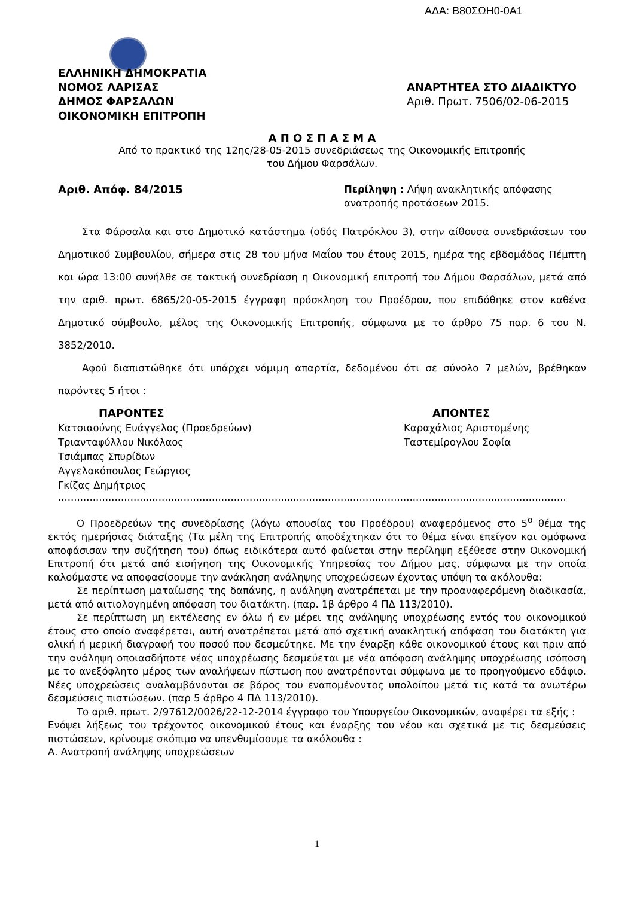ΑΔΑ: Β80ΣΩΗ0-0Α1
ΕΛΛΗΝΙΚΗ ΔΗΜΟΚΡΑΤΙΑ
ΝΟΜΟΣ ΛΑΡΙΣΑΣ
ΔΗΜΟΣ ΦΑΡΣΑΛΩΝ
ΟΙΚΟΝΟΜΙΚΗ ΕΠΙΤΡΟΠΗ
ΑΝΑΡΤΗΤΕΑ ΣΤΟ ΔΙΑΔΙΚΤΥΟ
Αριθ. Πρωτ. 7506/02-06-2015
Α Π Ο Σ Π Α Σ Μ Α
Από το πρακτικό της 12ης/28-05-2015 συνεδριάσεως της Οικονομικής Επιτροπής
του Δήμου Φαρσάλων.
Αριθ. Απόφ. 84/2015 Περίληψη : Λήψη ανακλητικής απόφασης ανατροπής προτάσεων 2015.
Στα Φάρσαλα και στο Δημοτικό κατάστημα (οδός Πατρόκλου 3), στην αίθουσα συνεδριάσεων του Δημοτικού Συμβουλίου, σήμερα στις 28 του μήνα Μαΐου του έτους 2015, ημέρα της εβδομάδας Πέμπτη και ώρα 13:00 συνήλθε σε τακτική συνεδρίαση η Οικονομική επιτροπή του Δήμου Φαρσάλων, μετά από την αριθ. πρωτ. 6865/20-05-2015 έγγραφη πρόσκληση του Προέδρου, που επιδόθηκε στον καθένα Δημοτικό σύμβουλο, μέλος της Οικονομικής Επιτροπής, σύμφωνα με το άρθρο 75 παρ. 6 του Ν. 3852/2010.
Αφού διαπιστώθηκε ότι υπάρχει νόμιμη απαρτία, δεδομένου ότι σε σύνολο 7 μελών, βρέθηκαν παρόντες 5 ήτοι :
ΠΑΡΟΝΤΕΣ
Κατσιαούνης Ευάγγελος (Προεδρεύων)
Τριανταφύλλου Νικόλαος
Τσιάμπας Σπυρίδων
Αγγελακόπουλος Γεώργιος
Γκίζας Δημήτριος
ΑΠΟΝΤΕΣ
Καραχάλιος Αριστομένης
Ταστεμίρογλου Σοφία
..................................................................................................................................................................
Ο Προεδρεύων της συνεδρίασης (λόγω απουσίας του Προέδρου) αναφερόμενος στο 5<sup>ο</sup> θέμα της εκτός ημερήσιας διάταξης (Τα μέλη της Επιτροπής αποδέχτηκαν ότι το θέμα είναι επείγον και ομόφωνα αποφάσισαν την συζήτηση του) όπως ειδικότερα αυτό φαίνεται στην περίληψη εξέθεσε στην Οικονομική Επιτροπή ότι μετά από εισήγηση της Οικονομικής Υπηρεσίας του Δήμου μας, σύμφωνα με την οποία καλούμαστε να αποφασίσουμε την ανάκληση ανάληψης υποχρεώσεων έχοντας υπόψη τα ακόλουθα:
Σε περίπτωση ματαίωσης της δαπάνης, η ανάληψη ανατρέπεται με την προαναφερόμενη διαδικασία, μετά από αιτιολογημένη απόφαση του διατάκτη. (παρ. 1β άρθρο 4 ΠΔ 113/2010).
Σε περίπτωση μη εκτέλεσης εν όλω ή εν μέρει της ανάληψης υποχρέωσης εντός του οικονομικού έτους στο οποίο αναφέρεται, αυτή ανατρέπεται μετά από σχετική ανακλητική απόφαση του διατάκτη για ολική ή μερική διαγραφή του ποσού που δεσμεύτηκε. Με την έναρξη κάθε οικονομικού έτους και πριν από την ανάληψη οποιασδήποτε νέας υποχρέωσης δεσμεύεται με νέα απόφαση ανάληψης υποχρέωσης ισόποση με το ανεξόφλητο μέρος των αναλήψεων πίστωση που ανατρέπονται σύμφωνα με το προηγούμενο εδάφιο. Νέες υποχρεώσεις αναλαμβάνονται σε βάρος του εναπομένοντος υπολοίπου μετά τις κατά τα ανωτέρω δεσμεύσεις πιστώσεων. (παρ 5 άρθρο 4 ΠΔ 113/2010).
Το αριθ. πρωτ. 2/97612/0026/22-12-2014 έγγραφο του Υπουργείου Οικονομικών, αναφέρει τα εξής :
Ενόψει λήξεως του τρέχοντος οικονομικού έτους και έναρξης του νέου και σχετικά με τις δεσμεύσεις πιστώσεων, κρίνουμε σκόπιμο να υπενθυμίσουμε τα ακόλουθα :
Α. Ανατροπή ανάληψης υποχρεώσεων
1